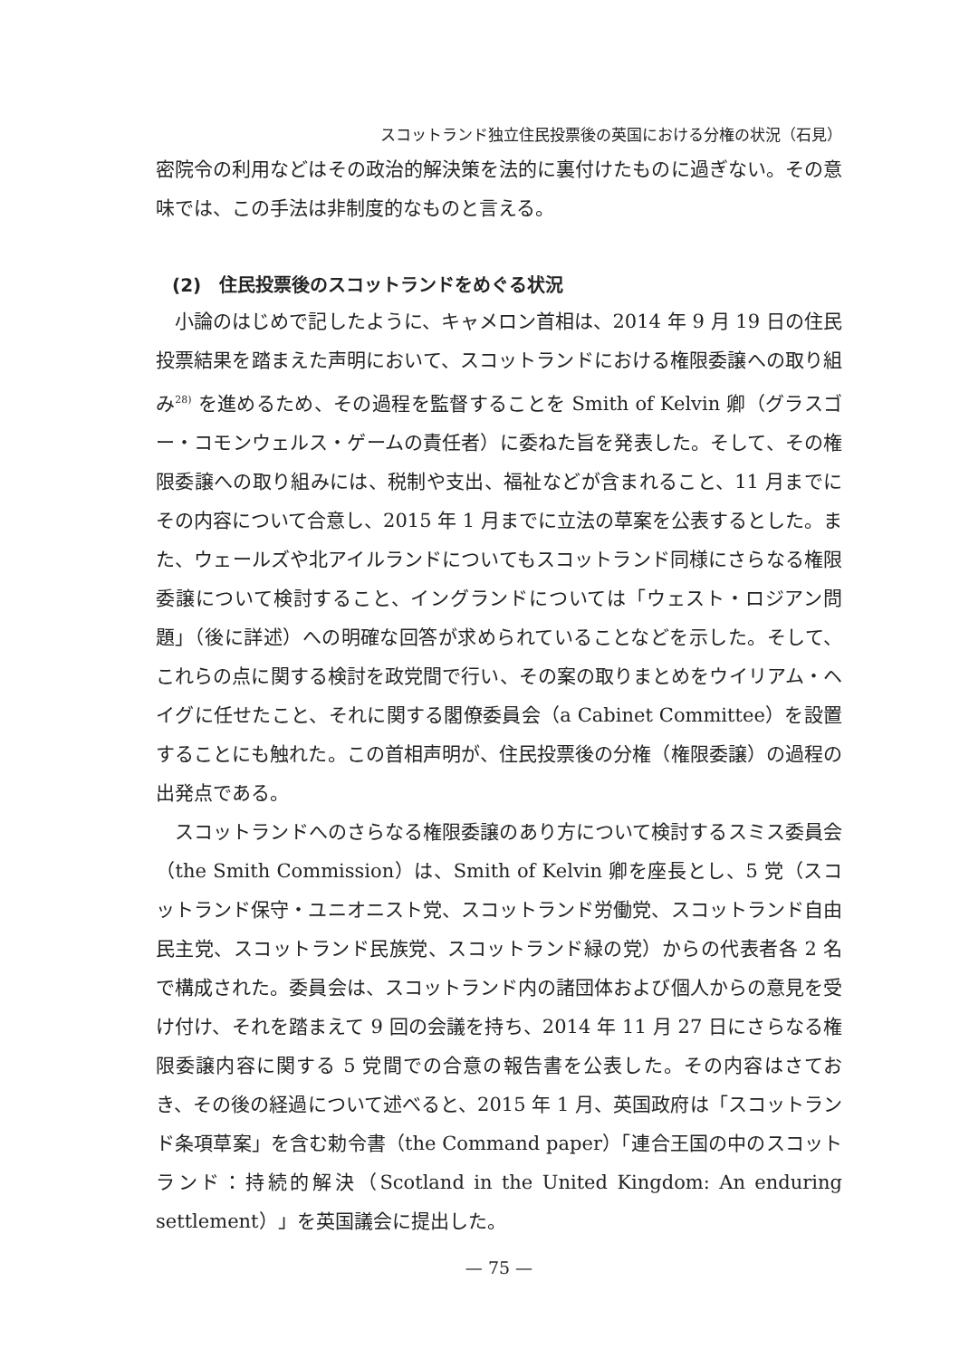スコットランド独立住民投票後の英国における分権の状況（石見）
密院令の利用などはその政治的解決策を法的に裏付けたものに過ぎない。その意味では、この手法は非制度的なものと言える。
(2)　住民投票後のスコットランドをめぐる状況
小論のはじめで記したように、キャメロン首相は、2014 年 9 月 19 日の住民投票結果を踏まえた声明において、スコットランドにおける権限委譲への取り組み<sup>28)</sup> を進めるため、その過程を監督することを Smith of Kelvin 卿（グラスゴー・コモンウェルス・ゲームの責任者）に委ねた旨を発表した。そして、その権限委譲への取り組みには、税制や支出、福祉などが含まれること、11 月までにその内容について合意し、2015 年 1 月までに立法の草案を公表するとした。また、ウェールズや北アイルランドについてもスコットランド同様にさらなる権限委譲について検討すること、イングランドについては「ウェスト・ロジアン問題」（後に詳述）への明確な回答が求められていることなどを示した。そして、これらの点に関する検討を政党間で行い、その案の取りまとめをウイリアム・ヘイグに任せたこと、それに関する閣僚委員会（a Cabinet Committee）を設置することにも触れた。この首相声明が、住民投票後の分権（権限委譲）の過程の出発点である。
スコットランドへのさらなる権限委譲のあり方について検討するスミス委員会（the Smith Commission）は、Smith of Kelvin 卿を座長とし、5 党（スコットランド保守・ユニオニスト党、スコットランド労働党、スコットランド自由民主党、スコットランド民族党、スコットランド緑の党）からの代表者各 2 名で構成された。委員会は、スコットランド内の諸団体および個人からの意見を受け付け、それを踏まえて 9 回の会議を持ち、2014 年 11 月 27 日にさらなる権限委譲内容に関する 5 党間での合意の報告書を公表した。その内容はさておき、その後の経過について述べると、2015 年 1 月、英国政府は「スコットランド条項草案」を含む勅令書（the Command paper）「連合王国の中のスコットランド：持続的解決（Scotland in the United Kingdom: An enduring settlement）」を英国議会に提出した。
— 75 —